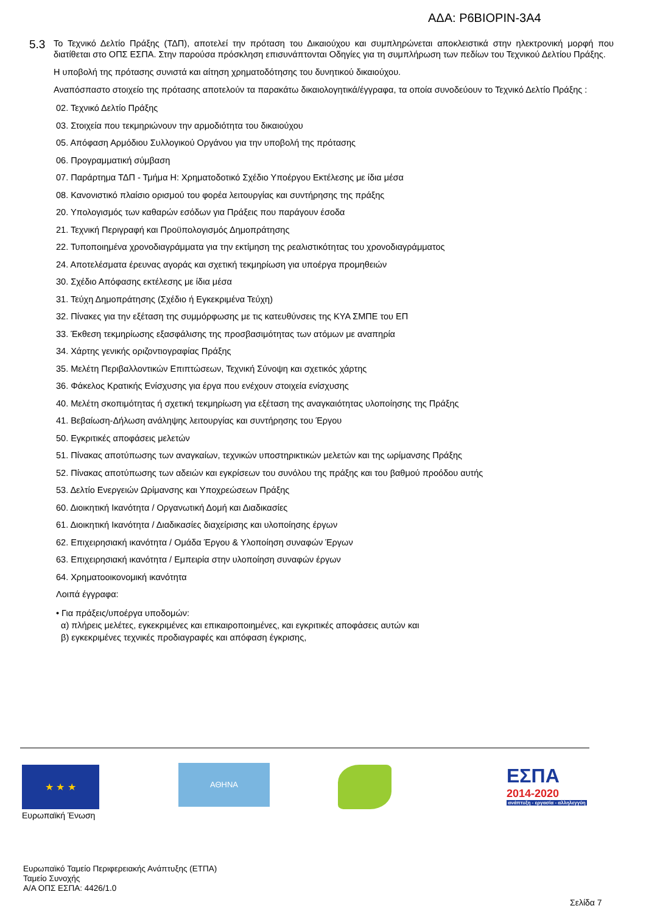ΑΔΑ: Ρ6ΒΙΟΡΙΝ-3Α4
5.3
Το Τεχνικό Δελτίο Πράξης (ΤΔΠ), αποτελεί την πρόταση του Δικαιούχου και συμπληρώνεται αποκλειστικά στην ηλεκτρονική μορφή που διατίθεται στο ΟΠΣ ΕΣΠΑ. Στην παρούσα πρόσκληση επισυνάπτονται Οδηγίες για τη συμπλήρωση των πεδίων του Τεχνικού Δελτίου Πράξης.
Η υποβολή της πρότασης συνιστά και αίτηση χρηματοδότησης του δυνητικού δικαιούχου.
Αναπόσπαστο στοιχείο της πρότασης αποτελούν τα παρακάτω δικαιολογητικά/έγγραφα, τα οποία συνοδεύουν το Τεχνικό Δελτίο Πράξης :
02. Τεχνικό Δελτίο Πράξης
03. Στοιχεία που τεκμηριώνουν την αρμοδιότητα του δικαιούχου
05. Απόφαση Αρμόδιου Συλλογικού Οργάνου για την υποβολή της πρότασης
06. Προγραμματική σύμβαση
07. Παράρτημα ΤΔΠ - Τμήμα Η: Χρηματοδοτικό Σχέδιο Υποέργου Εκτέλεσης με ίδια μέσα
08. Κανονιστικό πλαίσιο ορισμού του φορέα λειτουργίας και συντήρησης της πράξης
20. Υπολογισμός των καθαρών εσόδων για Πράξεις που παράγουν έσοδα
21. Τεχνική Περιγραφή και Προϋπολογισμός Δημοπράτησης
22. Τυποποιημένα χρονοδιαγράμματα για την εκτίμηση της ρεαλιστικότητας του χρονοδιαγράμματος
24. Αποτελέσματα έρευνας αγοράς και σχετική τεκμηρίωση για υποέργα προμηθειών
30. Σχέδιο Απόφασης εκτέλεσης με ίδια μέσα
31. Τεύχη Δημοπράτησης (Σχέδιο ή Εγκεκριμένα Τεύχη)
32. Πίνακες για την εξέταση της συμμόρφωσης με τις κατευθύνσεις της ΚΥΑ ΣΜΠΕ του ΕΠ
33. Έκθεση τεκμηρίωσης εξασφάλισης της προσβασιμότητας των ατόμων με αναπηρία
34. Χάρτης γενικής οριζοντιογραφίας Πράξης
35. Μελέτη Περιβαλλοντικών Επιπτώσεων, Τεχνική Σύνοψη και σχετικός χάρτης
36. Φάκελος Κρατικής Ενίσχυσης για έργα που ενέχουν στοιχεία ενίσχυσης
40. Μελέτη σκοπιμότητας ή σχετική τεκμηρίωση για εξέταση της αναγκαιότητας υλοποίησης της Πράξης
41. Βεβαίωση-Δήλωση ανάληψης λειτουργίας και συντήρησης του Έργου
50. Εγκριτικές αποφάσεις μελετών
51. Πίνακας αποτύπωσης των αναγκαίων, τεχνικών υποστηρικτικών μελετών και της ωρίμανσης Πράξης
52. Πίνακας αποτύπωσης των αδειών και εγκρίσεων του συνόλου της πράξης και του βαθμού προόδου αυτής
53. Δελτίο Ενεργειών Ωρίμανσης και Υποχρεώσεων Πράξης
60. Διοικητική Ικανότητα / Οργανωτική Δομή και Διαδικασίες
61. Διοικητική Ικανότητα / Διαδικασίες διαχείρισης και υλοποίησης έργων
62. Επιχειρησιακή ικανότητα / Ομάδα Έργου & Υλοποίηση συναφών Έργων
63. Επιχειρησιακή ικανότητα / Εμπειρία στην υλοποίηση συναφών έργων
64. Χρηματοοικονομική ικανότητα
Λοιπά έγγραφα:
• Για πράξεις/υποέργα υποδομών:
α) πλήρεις μελέτες, εγκεκριμένες και επικαιροποιημένες, και εγκριτικές αποφάσεις αυτών και
β) εγκεκριμένες τεχνικές προδιαγραφές και απόφαση έγκρισης,
★ ★ ★
Ευρωπαϊκή Ένωση
ΑΘΗΝΑ
ΕΣΠΑ
2014-2020
ανάπτυξη - εργασία - αλληλεγγύη
Ευρωπαϊκό Ταμείο Περιφερειακής Ανάπτυξης (ΕΤΠΑ)
Ταμείο Συνοχής
Α/Α ΟΠΣ ΕΣΠΑ: 4426/1.0
Σελίδα 7